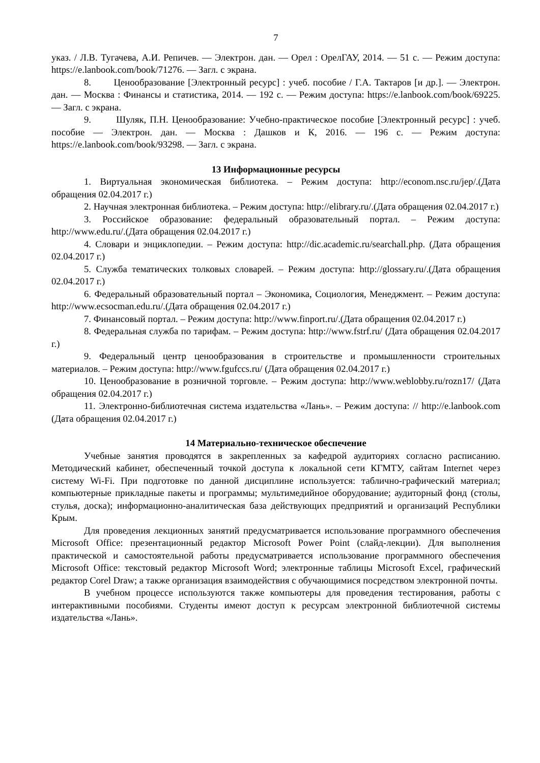7
указ. / Л.В. Тугачева, А.И. Репичев. — Электрон. дан. — Орел : ОрелГАУ, 2014. — 51 с. — Режим доступа: https://e.lanbook.com/book/71276. — Загл. с экрана.
8. Ценообразование [Электронный ресурс] : учеб. пособие / Г.А. Тактаров [и др.]. — Электрон. дан. — Москва : Финансы и статистика, 2014. — 192 с. — Режим доступа: https://e.lanbook.com/book/69225. — Загл. с экрана.
9. Шуляк, П.Н. Ценообразование: Учебно-практическое пособие [Электронный ресурс] : учеб. пособие — Электрон. дан. — Москва : Дашков и К, 2016. — 196 с. — Режим доступа: https://e.lanbook.com/book/93298. — Загл. с экрана.
13 Информационные ресурсы
1. Виртуальная экономическая библиотека. – Режим доступа: http://econom.nsc.ru/jep/.(Дата обращения 02.04.2017 г.)
2. Научная электронная библиотека. – Режим доступа: http://elibrary.ru/.(Дата обращения 02.04.2017 г.)
3. Российское образование: федеральный образовательный портал. – Режим доступа: http://www.edu.ru/.(Дата обращения 02.04.2017 г.)
4. Словари и энциклопедии. – Режим доступа: http://dic.academic.ru/searchall.php. (Дата обращения 02.04.2017 г.)
5. Служба тематических толковых словарей. – Режим доступа: http://glossary.ru/.(Дата обращения 02.04.2017 г.)
6. Федеральный образовательный портал – Экономика, Социология, Менеджмент. – Режим доступа: http://www.ecsocman.edu.ru/.(Дата обращения 02.04.2017 г.)
7. Финансовый портал. – Режим доступа: http://www.finport.ru/.(Дата обращения 02.04.2017 г.)
8. Федеральная служба по тарифам. – Режим доступа: http://www.fstrf.ru/ (Дата обращения 02.04.2017 г.)
9. Федеральный центр ценообразования в строительстве и промышленности строительных материалов. – Режим доступа: http://www.fgufccs.ru/ (Дата обращения 02.04.2017 г.)
10. Ценообразование в розничной торговле. – Режим доступа: http://www.weblobby.ru/rozn17/ (Дата обращения 02.04.2017 г.)
11. Электронно-библиотечная система издательства «Лань». – Режим доступа: // http://e.lanbook.com (Дата обращения 02.04.2017 г.)
14 Материально-техническое обеспечение
Учебные занятия проводятся в закрепленных за кафедрой аудиториях согласно расписанию. Методический кабинет, обеспеченный точкой доступа к локальной сети КГМТУ, сайтам Internet через систему Wi-Fi. При подготовке по данной дисциплине используется: таблично-графический материал; компьютерные прикладные пакеты и программы; мультимедийное оборудование; аудиторный фонд (столы, стулья, доска); информационно-аналитическая база действующих предприятий и организаций Республики Крым.
Для проведения лекционных занятий предусматривается использование программного обеспечения Microsoft Office: презентационный редактор Microsoft Power Point (слайд-лекции). Для выполнения практической и самостоятельной работы предусматривается использование программного обеспечения Microsoft Office: текстовый редактор Microsoft Word; электронные таблицы Microsoft Excel, графический редактор Corel Draw; а также организация взаимодействия с обучающимися посредством электронной почты.
В учебном процессе используются также компьютеры для проведения тестирования, работы с интерактивными пособиями. Студенты имеют доступ к ресурсам электронной библиотечной системы издательства «Лань».